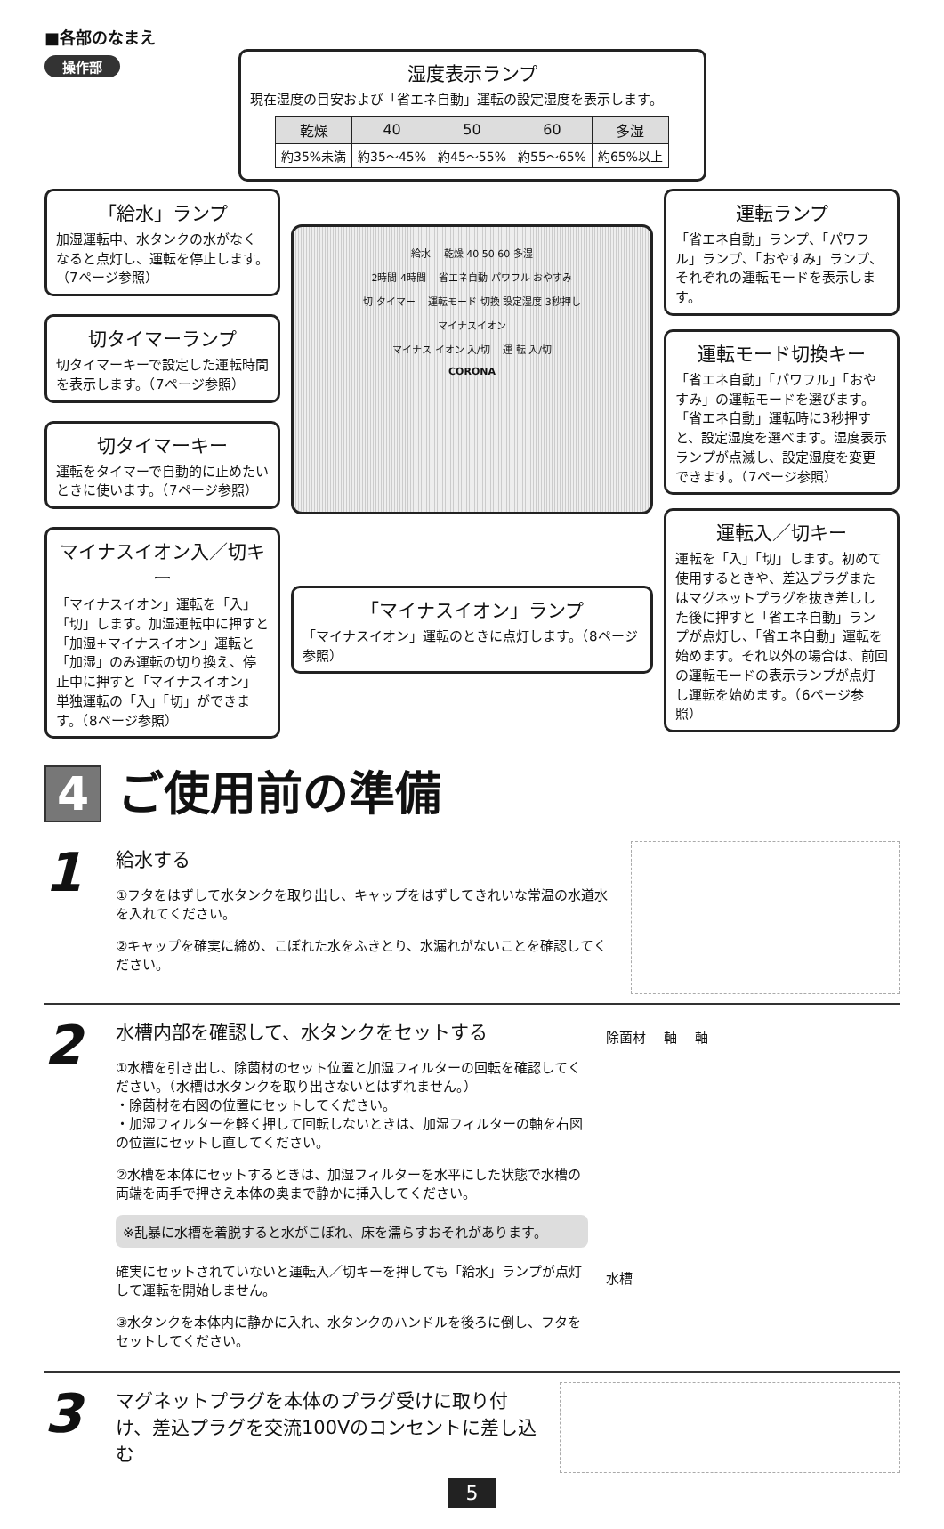■各部のなまえ
操作部
湿度表示ランプ
現在湿度の目安および「省エネ自動」運転の設定湿度を表示します。
| 乾燥 | 40 | 50 | 60 | 多湿 |
| --- | --- | --- | --- | --- |
| 約35%未満 | 約35～45% | 約45～55% | 約55～65% | 約65%以上 |
「給水」ランプ
加湿運転中、水タンクの水がなくなると点灯し、運転を停止します。（7ページ参照）
切タイマーランプ
切タイマーキーで設定した運転時間を表示します。（7ページ参照）
切タイマーキー
運転をタイマーで自動的に止めたいときに使います。（7ページ参照）
マイナスイオン入／切キー
「マイナスイオン」運転を「入」「切」します。加湿運転中に押すと「加湿+マイナスイオン」運転と「加湿」のみ運転の切り換え、停止中に押すと「マイナスイオン」単独運転の「入」「切」ができます。（8ページ参照）
給水 　乾燥 40 50 60 多湿
2時間 4時間 　省エネ自動 パワフル おやすみ
切 タイマー 　運転モード 切換 設定湿度 3秒押し
マイナスイオン
マイナス イオン 入/切 　運 転 入/切
CORONA
「マイナスイオン」ランプ
「マイナスイオン」運転のときに点灯します。（8ページ参照）
運転ランプ
「省エネ自動」ランプ、「パワフル」ランプ、「おやすみ」ランプ、それぞれの運転モードを表示します。
運転モード切換キー
「省エネ自動」「パワフル」「おやすみ」の運転モードを選びます。「省エネ自動」運転時に3秒押すと、設定湿度を選べます。湿度表示ランプが点滅し、設定湿度を変更できます。（7ページ参照）
運転入／切キー
運転を「入」「切」します。初めて使用するときや、差込プラグまたはマグネットプラグを抜き差しした後に押すと「省エネ自動」ランプが点灯し、「省エネ自動」運転を始めます。それ以外の場合は、前回の運転モードの表示ランプが点灯し運転を始めます。（6ページ参照）
4 ご使用前の準備
1
給水する
①フタをはずして水タンクを取り出し、キャップをはずしてきれいな常温の水道水を入れてください。
②キャップを確実に締め、こぼれた水をふきとり、水漏れがないことを確認してください。
2
水槽内部を確認して、水タンクをセットする
①水槽を引き出し、除菌材のセット位置と加湿フィルターの回転を確認してください。（水槽は水タンクを取り出さないとはずれません。）
・除菌材を右図の位置にセットしてください。
・加湿フィルターを軽く押して回転しないときは、加湿フィルターの軸を右図の位置にセットし直してください。
②水槽を本体にセットするときは、加湿フィルターを水平にした状態で水槽の両端を両手で押さえ本体の奥まで静かに挿入してください。
※乱暴に水槽を着脱すると水がこぼれ、床を濡らすおそれがあります。
確実にセットされていないと運転入／切キーを押しても「給水」ランプが点灯して運転を開始しません。
③水タンクを本体内に静かに入れ、水タンクのハンドルを後ろに倒し、フタをセットしてください。
除菌材 　軸 　軸
水槽
3
マグネットプラグを本体のプラグ受けに取り付け、差込プラグを交流100Vのコンセントに差し込む
5